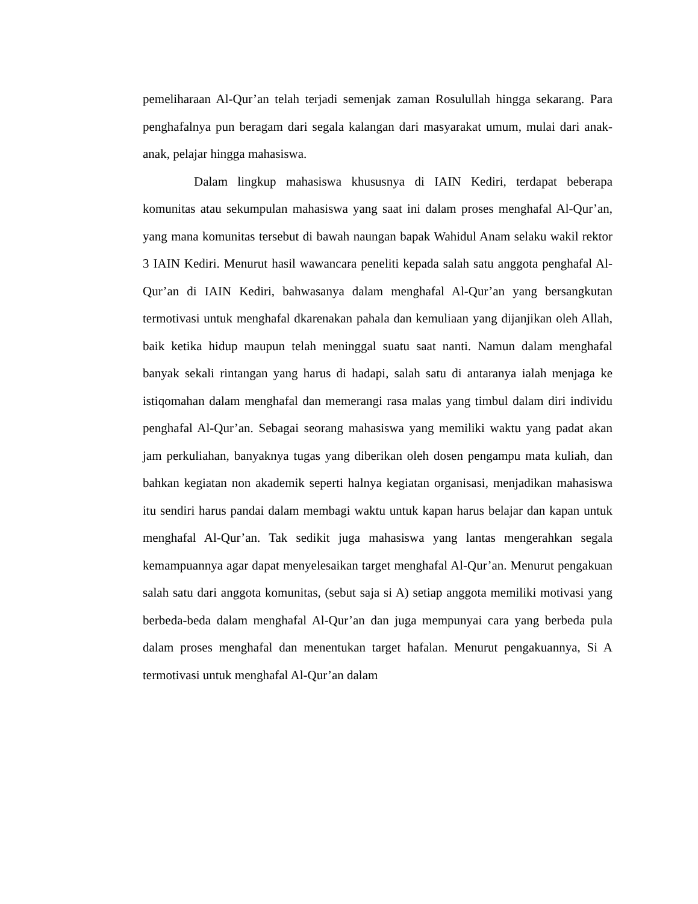pemeliharaan Al-Qur’an telah terjadi semenjak zaman Rosulullah hingga sekarang. Para penghafalnya pun beragam dari segala kalangan dari masyarakat umum, mulai dari anak-anak, pelajar hingga mahasiswa.
Dalam lingkup mahasiswa khususnya di IAIN Kediri, terdapat beberapa komunitas atau sekumpulan mahasiswa yang saat ini dalam proses menghafal Al-Qur’an, yang mana komunitas tersebut di bawah naungan bapak Wahidul Anam selaku wakil rektor 3 IAIN Kediri. Menurut hasil wawancara peneliti kepada salah satu anggota penghafal Al-Qur’an di IAIN Kediri, bahwasanya dalam menghafal Al-Qur’an yang bersangkutan termotivasi untuk menghafal dkarenakan pahala dan kemuliaan yang dijanjikan oleh Allah, baik ketika hidup maupun telah meninggal suatu saat nanti. Namun dalam menghafal banyak sekali rintangan yang harus di hadapi, salah satu di antaranya ialah menjaga ke istiqomahan dalam menghafal dan memerangi rasa malas yang timbul dalam diri individu penghafal Al-Qur’an. Sebagai seorang mahasiswa yang memiliki waktu yang padat akan jam perkuliahan, banyaknya tugas yang diberikan oleh dosen pengampu mata kuliah, dan bahkan kegiatan non akademik seperti halnya kegiatan organisasi, menjadikan mahasiswa itu sendiri harus pandai dalam membagi waktu untuk kapan harus belajar dan kapan untuk menghafal Al-Qur’an. Tak sedikit juga mahasiswa yang lantas mengerahkan segala kemampuannya agar dapat menyelesaikan target menghafal Al-Qur’an. Menurut pengakuan salah satu dari anggota komunitas, (sebut saja si A) setiap anggota memiliki motivasi yang berbeda-beda dalam menghafal Al-Qur’an dan juga mempunyai cara yang berbeda pula dalam proses menghafal dan menentukan target hafalan. Menurut pengakuannya, Si A termotivasi untuk menghafal Al-Qur’an dalam